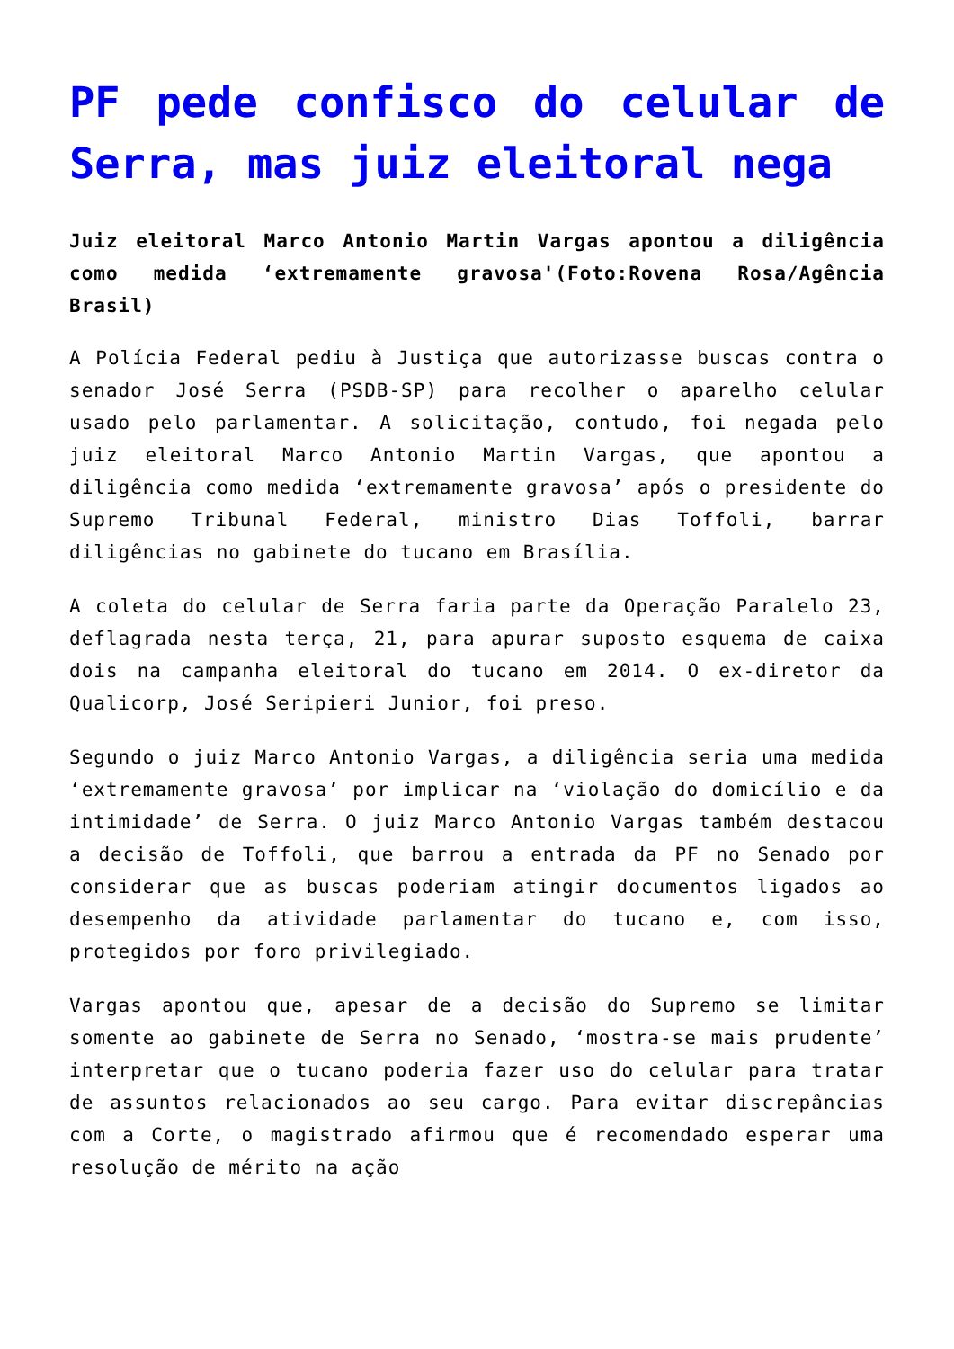PF pede confisco do celular de Serra, mas juiz eleitoral nega
Juiz eleitoral Marco Antonio Martin Vargas apontou a diligência como medida ‘extremamente gravosa'(Foto:Rovena Rosa/Agência Brasil)
A Polícia Federal pediu à Justiça que autorizasse buscas contra o senador José Serra (PSDB-SP) para recolher o aparelho celular usado pelo parlamentar. A solicitação, contudo, foi negada pelo juiz eleitoral Marco Antonio Martin Vargas, que apontou a diligência como medida ‘extremamente gravosa’ após o presidente do Supremo Tribunal Federal, ministro Dias Toffoli, barrar diligências no gabinete do tucano em Brasília.
A coleta do celular de Serra faria parte da Operação Paralelo 23, deflagrada nesta terça, 21, para apurar suposto esquema de caixa dois na campanha eleitoral do tucano em 2014. O ex-diretor da Qualicorp, José Seripieri Junior, foi preso.
Segundo o juiz Marco Antonio Vargas, a diligência seria uma medida ‘extremamente gravosa’ por implicar na ‘violação do domicílio e da intimidade’ de Serra. O juiz Marco Antonio Vargas também destacou a decisão de Toffoli, que barrou a entrada da PF no Senado por considerar que as buscas poderiam atingir documentos ligados ao desempenho da atividade parlamentar do tucano e, com isso, protegidos por foro privilegiado.
Vargas apontou que, apesar de a decisão do Supremo se limitar somente ao gabinete de Serra no Senado, ‘mostra-se mais prudente’ interpretar que o tucano poderia fazer uso do celular para tratar de assuntos relacionados ao seu cargo. Para evitar discrepâncias com a Corte, o magistrado afirmou que é recomendado esperar uma resolução de mérito na ação